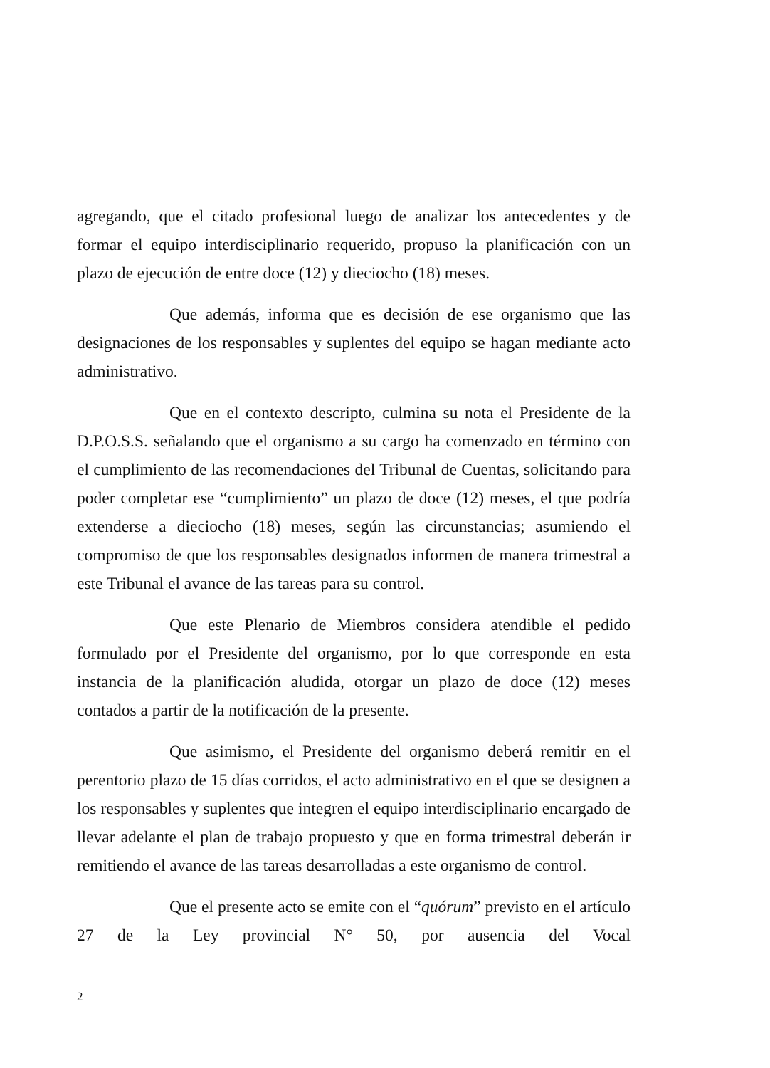agregando, que el citado profesional luego de analizar los antecedentes y de formar el equipo interdisciplinario requerido, propuso la planificación con un plazo de ejecución de entre doce (12) y dieciocho (18) meses.
Que además, informa que es decisión de ese organismo que las designaciones de los responsables y suplentes del equipo se hagan mediante acto administrativo.
Que en el contexto descripto, culmina su nota el Presidente de la D.P.O.S.S. señalando que el organismo a su cargo ha comenzado en término con el cumplimiento de las recomendaciones del Tribunal de Cuentas, solicitando para poder completar ese “cumplimiento” un plazo de doce (12) meses, el que podría extenderse a dieciocho (18) meses, según las circunstancias; asumiendo el compromiso de que los responsables designados informen de manera trimestral a este Tribunal el avance de las tareas para su control.
Que este Plenario de Miembros considera atendible el pedido formulado por el Presidente del organismo, por lo que corresponde en esta instancia de la planificación aludida, otorgar un plazo de doce (12) meses contados a partir de la notificación de la presente.
Que asimismo, el Presidente del organismo deberá remitir en el perentorio plazo de 15 días corridos, el acto administrativo en el que se designen a los responsables y suplentes que integren el equipo interdisciplinario encargado de llevar adelante el plan de trabajo propuesto y que en forma trimestral deberán ir remitiendo el avance de las tareas desarrolladas a este organismo de control.
Que el presente acto se emite con el “quórum” previsto en el artículo 27 de la Ley provincial N° 50, por ausencia del Vocal
2